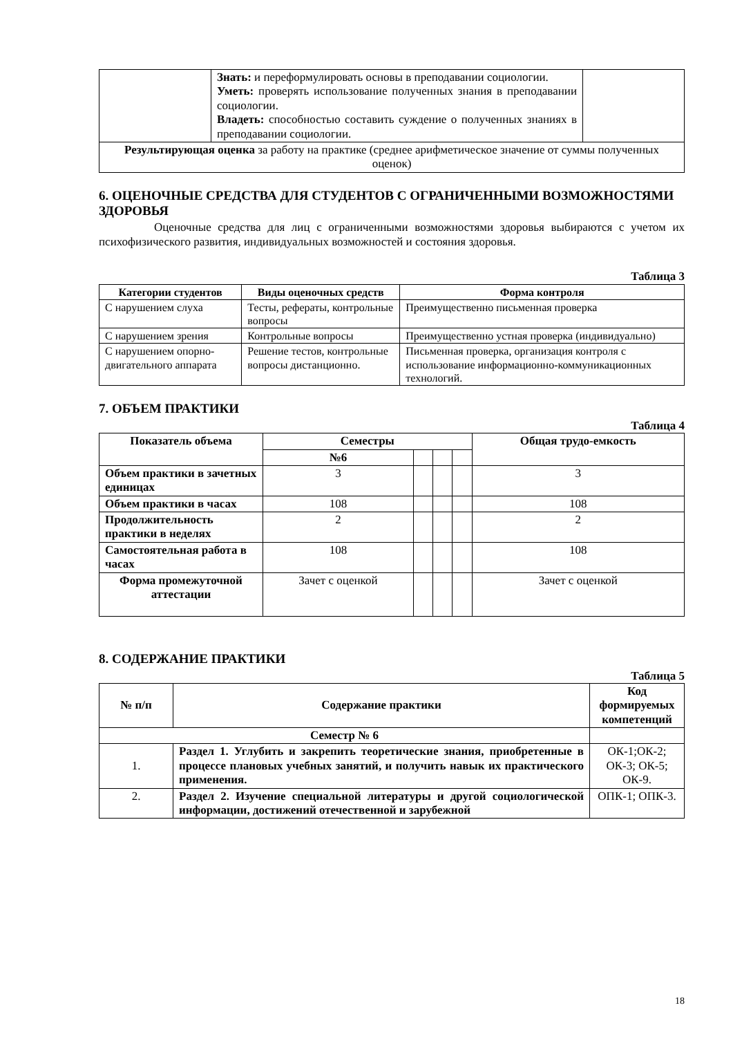| | Знать: и переформулировать основы в преподавании социологии. Уметь: проверять использование полученных знания в преподавании социологии. Владеть: способностью составить суждение о полученных знаниях в преподавании социологии. | |
| Результирующая оценка за работу на практике (среднее арифметическое значение от суммы полученных оценок) | | |
6. ОЦЕНОЧНЫЕ СРЕДСТВА ДЛЯ СТУДЕНТОВ С ОГРАНИЧЕННЫМИ ВОЗМОЖНОСТЯМИ ЗДОРОВЬЯ
Оценочные средства для лиц с ограниченными возможностями здоровья выбираются с учетом их психофизического развития, индивидуальных возможностей и состояния здоровья.
Таблица 3
| Категории студентов | Виды оценочных средств | Форма контроля |
| --- | --- | --- |
| С нарушением слуха | Тесты, рефераты, контрольные вопросы | Преимущественно письменная проверка |
| С нарушением зрения | Контрольные вопросы | Преимущественно устная проверка (индивидуально) |
| С нарушением опорно-двигательного аппарата | Решение тестов, контрольные вопросы дистанционно. | Письменная проверка, организация контроля с использование информационно-коммуникационных технологий. |
7. ОБЪЕМ ПРАКТИКИ
Таблица 4
| Показатель объема | Семестры | | | | Общая трудо-емкость |
| --- | --- | --- | --- | --- | --- |
| | №6 | | | | |
| Объем практики в зачетных единицах | 3 | | | | 3 |
| Объем практики в часах | 108 | | | | 108 |
| Продолжительность практики в неделях | 2 | | | | 2 |
| Самостоятельная работа в часах | 108 | | | | 108 |
| Форма промежуточной аттестации | Зачет с оценкой | | | | Зачет с оценкой |
8. СОДЕРЖАНИЕ ПРАКТИКИ
Таблица 5
| № п/п | Содержание практики | Код формируемых компетенций |
| --- | --- | --- |
| Семестр № 6 | | |
| 1. | Раздел 1. Углубить и закрепить теоретические знания, приобретенные в процессе плановых учебных занятий, и получить навык их практического применения. | ОК-1;ОК-2; ОК-3; ОК-5; ОК-9. |
| 2. | Раздел 2. Изучение специальной литературы и другой социологической информации, достижений отечественной и зарубежной | ОПК-1; ОПК-3. |
18